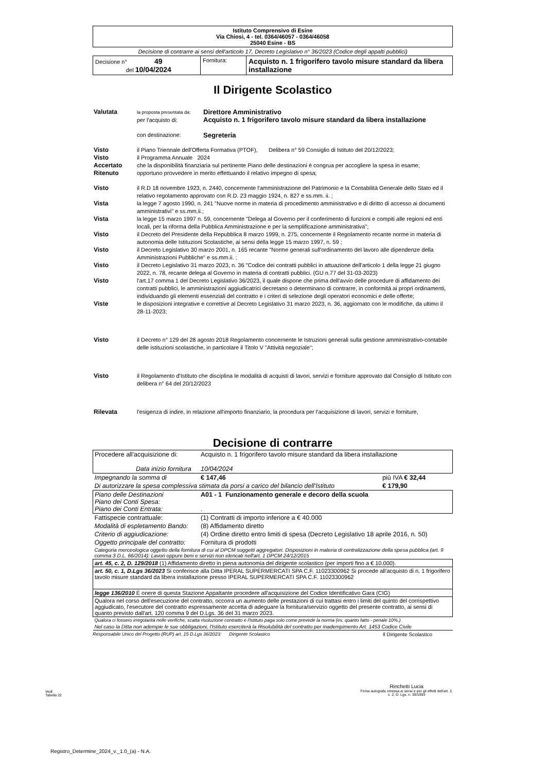| Istituto Comprensivo di Esine Via Chiosi, 4 - tel. 0364/46057 - 0364/46058 25040 Esine - BS | | |
| Decisione di contrarre ai sensi dell'articolo 17, Decreto Legislativo n° 36/2023 (Codice degli appalti pubblici) | | |
| Decisione n° 49 del 10/04/2024 | Fornitura: | Acquisto n. 1 frigorifero tavolo misure standard da libera installazione |
Il Dirigente Scolastico
| Valutata | la proposta presentata da: per l'acquisto di: | Direttore Amministrativo Acquisto n. 1 frigorifero tavolo misure standard da libera installazione |
| | con destinazione: | Segreteria |
| Visto | il Piano Triennale dell'Offerta Formativa (PTOF), Delibera n° 59 Consiglio di Istituto del 20/12/2023; | |
| Visto | il Programma Annuale 2024 | |
| Accertato | che la disponibilità finanziaria sul pertinente Piano delle destinazioni è congrua per accogliere la spesa in esame; | |
| Ritenuto | opportuno provvedere in merito effettuando il relativo impegno di spesa; | |
| Visto | il R.D 18 novembre 1923, n. 2440, concernente l'amministrazione del Patrimonio e la Contabilità Generale dello Stato ed il relativo regolamento approvato con R.D. 23 maggio 1924, n. 827 e ss.mm. ii. ; | |
| Vista | la legge 7 agosto 1990, n. 241 "Nuove norme in materia di procedimento amministrativo e di diritto di accesso ai documenti amministrativi" e ss.mm.ii.; | |
| Vista | la legge 15 marzo 1997 n. 59, concernente "Delega al Governo per il conferimento di funzioni e compiti alle regioni ed enti locali, per la riforma della Pubblica Amministrazione e per la semplificazione amministrativa"; | |
| Visto | il Decreto del Presidente della Repubblica 8 marzo 1999, n. 275, concernente il Regolamento recante norme in materia di autonomia delle Istituzioni Scolastiche, ai sensi della legge 15 marzo 1997, n. 59 ; | |
| Visto | il Decreto Legislativo 30 marzo 2001, n. 165 recante "Norme generali sull'ordinamento del lavoro alle dipendenze della Amministrazioni Pubbliche" e ss.mm.ii. ; | |
| Visto | il Decreto Legislativo 31 marzo 2023, n. 36 "Codice dei contratti pubblici in attuazione dell'articolo 1 della legge 21 giugno 2022, n. 78, recante delega al Governo in materia di contratti pubblici. (GU n.77 del 31-03-2023) | |
| Visto | l'art.17 comma 1 del Decreto Legislativo 36/2023, il quale dispone che prima dell'avvio delle procedure di affidamento dei contratti pubblici, le amministrazioni aggiudicatrici decretano o determinano di contrarre, in conformità ai propri ordinamenti, individuando gli elementi essenziali del contratto e i criteri di selezione degli operatori economici e delle offerte; | |
| Viste | le disposizioni integrative e correttive al Decreto Legislativo 31 marzo 2023, n. 36, aggiornato con le modifiche, da ultimo il 28-11-2023; | |
| Visto | il Decreto n° 129 del 28 agosto 2018 Regolamento concernente le Istruzioni generali sulla gestione amministrativo-contabile delle istituzioni scolastiche, in particolare il Titolo V "Attività negoziale"; | |
| Visto | il Regolamento d'Istituto che disciplina le modalità di acquisti di lavori, servizi e forniture approvato dal Consiglio di Istituto con delibera n° 64 del 20/12/2023 | |
| Rilevata | l'esigenza di indire, in relazione all'importo finanziario, la procedura per l'acquisizione di lavori, servizi e forniture, | |
Decisione di contrarre
| Procedere all'acquisizione di: Data inizio fornitura | Acquisto n. 1 frigorifero tavolo misure standard da libera installazione 10/04/2024 | | |
| Impegnando la somma di | € 147,46 | più IVA € 32,44 | |
| Di autorizzare la spesa complessiva stimata da porsi a carico del bilancio dell'Istituto | | | € 179,90 |
| Piano delle Destinazioni Piano dei Conti Spesa: Piano dei Conti Entrata: | A01 - 1 Funzionamento generale e decoro della scuola . | | |
| Fattispecie contrattuale: | (1) Contratti di importo inferiore a € 40.000 | | |
| Modalità di espletamento Bando: | (8) Affidamento diretto | | |
| Criterio di aggiudicazione: | (4) Ordine diretto entro limiti di spesa (Decreto Legislativo 18 aprile 2016, n. 50) | | |
| Oggetto principale del contratto: | Fornitura di prodotti | | |
| Categoria merceologica oggetto della fornitura di cui al DPCM soggetti aggregatori. Disposizioni in materia di centralizzazione della spesa pubblica (art. 9 comma 3 D.L. 66/2014): Lavori oppure beni e servizi non elencati nell'art. 1 DPCM 24/12/2015 | | | |
| art. 45, c. 2, D. 129/2018 (1) Affidamento diretto in piena autonomia del dirigente scolastico (per importi fino a € 10.000). | | | |
| art. 50, c. 1, D.Lgs 36/2023 Si conferisce alla Ditta IPERAL SUPERMERCATI SPA C.F. 11023300962 Si procede all'acquisto di n. 1 frigorifero tavolo misure standard da libera installazione presso IPERAL SUPERMERCATI SPA C.F. 11023300962 | | | |
| legge 136/2010 È onere di questa Stazione Appaltante procedere all'acquisizione del Codice Identificativo Gara (CIG) | | | |
| Qualora nel corso dell'esecuzione del contratto, occorra un aumento delle prestazioni di cui trattasi entro i limiti del quinto del corrispettivo aggiudicato, l'esecutore del contratto espressamente accetta di adeguare la fornitura/servizio oggetto del presente contratto, ai sensi di quanto previsto dall'art. 120 comma 9 del D.Lgs. 36 del 31 marzo 2023. | | | |
| Qualora ci fossero irregolarità nelle verifiche, scatta risoluzione contratto e l'Istituto paga solo come prevede la norma (es. quanto fatto - penale 10%.) | | | |
| Nel caso la Ditta non adempie le sue obbligazioni, l'Istituto eserciterà la Risolubilità del contratto per inadempimento Art. 1453 Codice Civile | | | |
Responsabile Unico del Progetto (RUP) art. 15 D.Lgs 36/2023: Dirigente Scolastico Il Dirigente Scolastico
Vedi:
Tabella 22
Rinchetti Lucia
Firma autografa omessa ai sensi e per gli effetti dell'art. 3, c. 2, D. Lgs. n. 39/1993
Registro_Determine_2024_v._1.0_(a) - N.A.